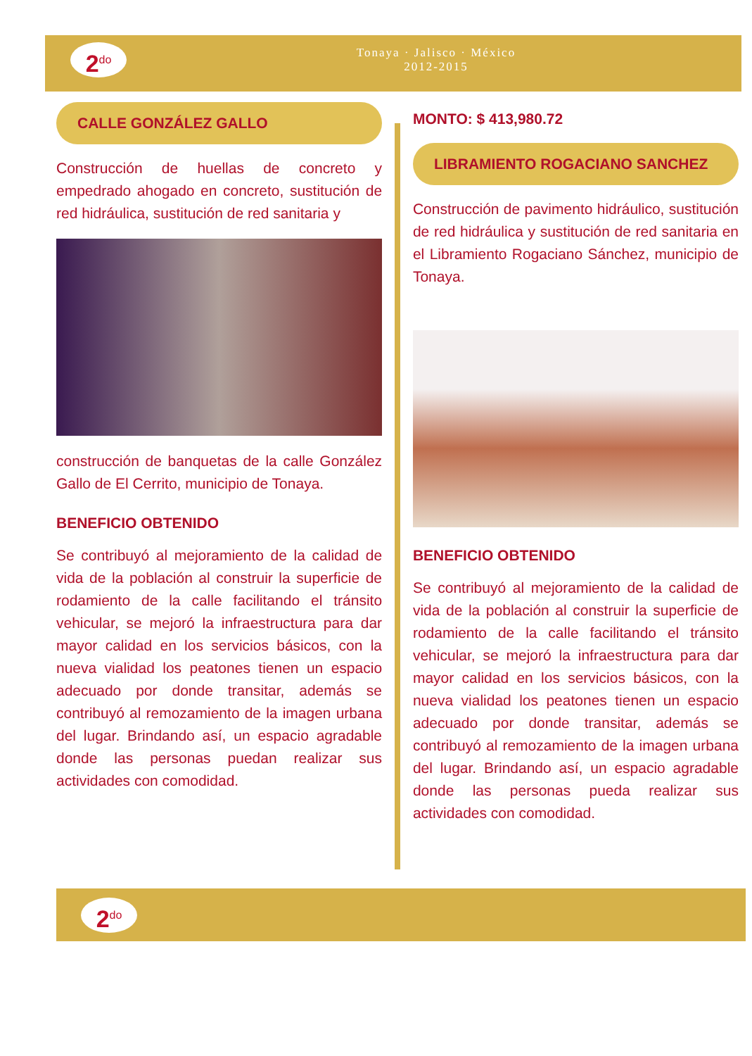2<sup>do</sup>
Tonaya · Jalisco · México
2012-2015
2<sup>do</sup>
CALLE GONZÁLEZ GALLO
Construcción de huellas de concreto y empedrado ahogado en concreto, sustitución de red hidráulica, sustitución de red sanitaria y
construcción de banquetas de la calle González Gallo de El Cerrito, municipio de Tonaya.
BENEFICIO OBTENIDO
Se contribuyó al mejoramiento de la calidad de vida de la población al construir la superficie de rodamiento de la calle facilitando el tránsito vehicular, se mejoró la infraestructura para dar mayor calidad en los servicios básicos, con la nueva vialidad los peatones tienen un espacio adecuado por donde transitar, además se contribuyó al remozamiento de la imagen urbana del lugar. Brindando así, un espacio agradable donde las personas puedan realizar sus actividades con comodidad.
MONTO: $ 413,980.72
LIBRAMIENTO ROGACIANO SANCHEZ
Construcción de pavimento hidráulico, sustitución de red hidráulica y sustitución de red sanitaria en el Libramiento Rogaciano Sánchez, municipio de Tonaya.
BENEFICIO OBTENIDO
Se contribuyó al mejoramiento de la calidad de vida de la población al construir la superficie de rodamiento de la calle facilitando el tránsito vehicular, se mejoró la infraestructura para dar mayor calidad en los servicios básicos, con la nueva vialidad los peatones tienen un espacio adecuado por donde transitar, además se contribuyó al remozamiento de la imagen urbana del lugar. Brindando así, un espacio agradable donde las personas pueda realizar sus actividades con comodidad.